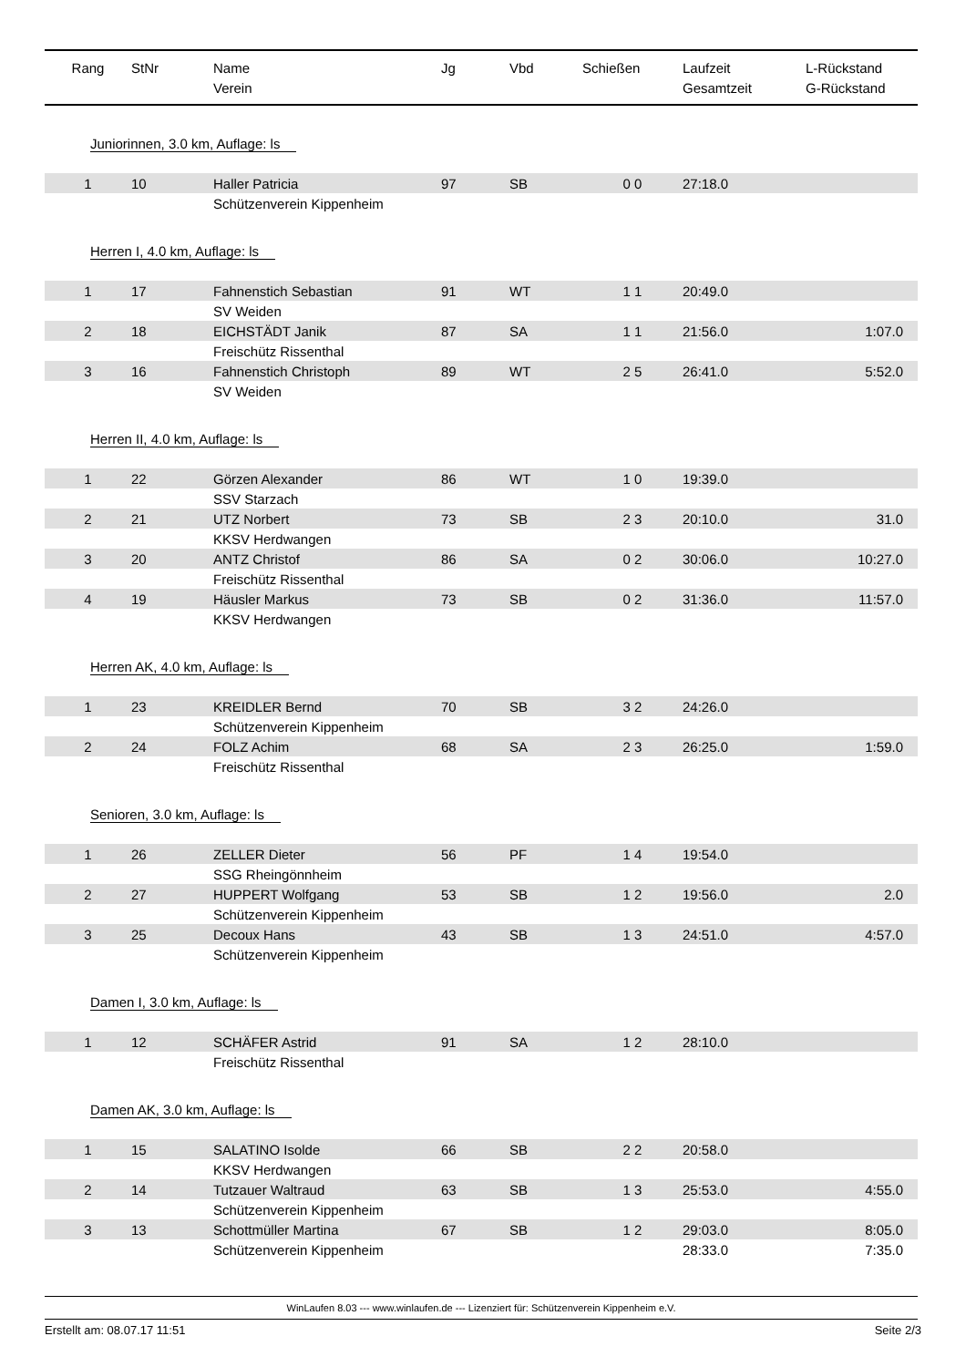| Rang | StNr | Name Verein | Jg | Vbd | Schießen | Laufzeit Gesamtzeit | L-Rückstand G-Rückstand |
| --- | --- | --- | --- | --- | --- | --- | --- |
| Juniorinnen, 3.0 km, Auflage: ls | | | | | | | |
| 1 | 10 | Haller Patricia | 97 | SB | 0 0 | 27:18.0 | |
| | | Schützenverein Kippenheim | | | | | |
| Herren I, 4.0 km, Auflage: ls | | | | | | | |
| 1 | 17 | Fahnenstich Sebastian | 91 | WT | 1 1 | 20:49.0 | |
| | | SV Weiden | | | | | |
| 2 | 18 | EICHSTÄDT Janik | 87 | SA | 1 1 | 21:56.0 | 1:07.0 |
| | | Freischütz Rissenthal | | | | | |
| 3 | 16 | Fahnenstich Christoph | 89 | WT | 2 5 | 26:41.0 | 5:52.0 |
| | | SV Weiden | | | | | |
| Herren II, 4.0 km, Auflage: ls | | | | | | | |
| 1 | 22 | Görzen Alexander | 86 | WT | 1 0 | 19:39.0 | |
| | | SSV Starzach | | | | | |
| 2 | 21 | UTZ Norbert | 73 | SB | 2 3 | 20:10.0 | 31.0 |
| | | KKSV Herdwangen | | | | | |
| 3 | 20 | ANTZ Christof | 86 | SA | 0 2 | 30:06.0 | 10:27.0 |
| | | Freischütz Rissenthal | | | | | |
| 4 | 19 | Häusler Markus | 73 | SB | 0 2 | 31:36.0 | 11:57.0 |
| | | KKSV Herdwangen | | | | | |
| Herren AK, 4.0 km, Auflage: ls | | | | | | | |
| 1 | 23 | KREIDLER Bernd | 70 | SB | 3 2 | 24:26.0 | |
| | | Schützenverein Kippenheim | | | | | |
| 2 | 24 | FOLZ Achim | 68 | SA | 2 3 | 26:25.0 | 1:59.0 |
| | | Freischütz Rissenthal | | | | | |
| Senioren, 3.0 km, Auflage: ls | | | | | | | |
| 1 | 26 | ZELLER Dieter | 56 | PF | 1 4 | 19:54.0 | |
| | | SSG Rheingönnheim | | | | | |
| 2 | 27 | HUPPERT Wolfgang | 53 | SB | 1 2 | 19:56.0 | 2.0 |
| | | Schützenverein Kippenheim | | | | | |
| 3 | 25 | Decoux Hans | 43 | SB | 1 3 | 24:51.0 | 4:57.0 |
| | | Schützenverein Kippenheim | | | | | |
| Damen I, 3.0 km, Auflage: ls | | | | | | | |
| 1 | 12 | SCHÄFER Astrid | 91 | SA | 1 2 | 28:10.0 | |
| | | Freischütz Rissenthal | | | | | |
| Damen AK, 3.0 km, Auflage: ls | | | | | | | |
| 1 | 15 | SALATINO Isolde | 66 | SB | 2 2 | 20:58.0 | |
| | | KKSV Herdwangen | | | | | |
| 2 | 14 | Tutzauer Waltraud | 63 | SB | 1 3 | 25:53.0 | 4:55.0 |
| | | Schützenverein Kippenheim | | | | | |
| 3 | 13 | Schottmüller Martina | 67 | SB | 1 2 | 29:03.0 | 8:05.0 |
| | | Schützenverein Kippenheim | | | | 28:33.0 | 7:35.0 |
WinLaufen 8.03 --- www.winlaufen.de --- Lizenziert für: Schützenverein Kippenheim e.V.
Erstellt am: 08.07.17 11:51 Seite 2/3